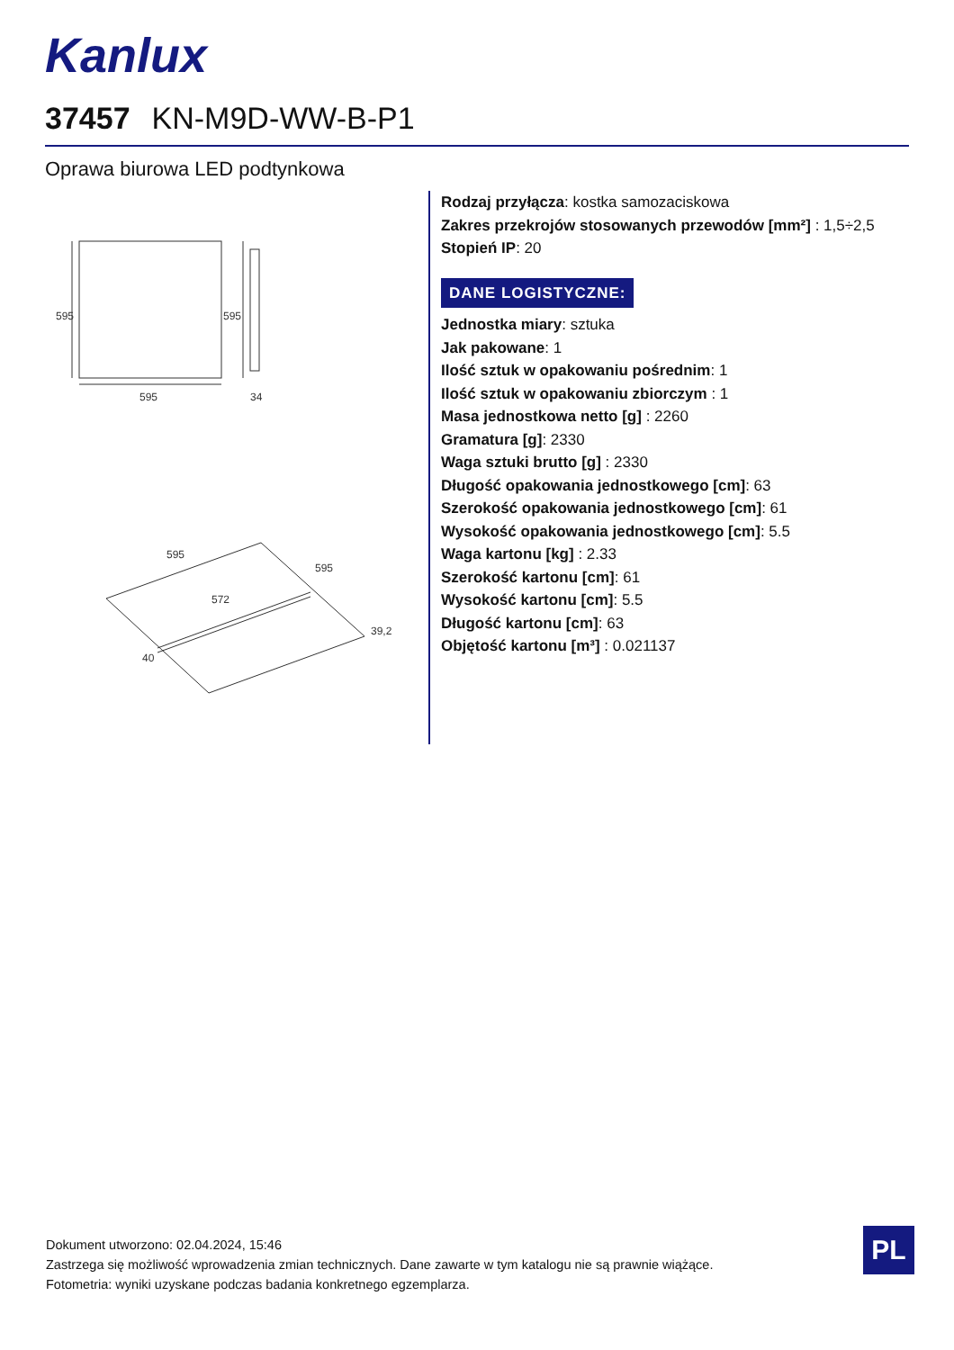Kanlux
37457 KN-M9D-WW-B-P1
Oprawa biurowa LED podtynkowa
595
595
595
34
595
595
572
40
39,2
Rodzaj przyłącza: kostka samozaciskowa
Zakres przekrojów stosowanych przewodów [mm²] : 1,5÷2,5
Stopień IP: 20
DANE LOGISTYCZNE:
Jednostka miary: sztuka
Jak pakowane: 1
Ilość sztuk w opakowaniu pośrednim: 1
Ilość sztuk w opakowaniu zbiorczym : 1
Masa jednostkowa netto [g] : 2260
Gramatura [g]: 2330
Waga sztuki brutto [g] : 2330
Długość opakowania jednostkowego [cm]: 63
Szerokość opakowania jednostkowego [cm]: 61
Wysokość opakowania jednostkowego [cm]: 5.5
Waga kartonu [kg] : 2.33
Szerokość kartonu [cm]: 61
Wysokość kartonu [cm]: 5.5
Długość kartonu [cm]: 63
Objętość kartonu [m³] : 0.021137
Dokument utworzono: 02.04.2024, 15:46
Zastrzega się możliwość wprowadzenia zmian technicznych. Dane zawarte w tym katalogu nie są prawnie wiążące.
Fotometria: wyniki uzyskane podczas badania konkretnego egzemplarza.
PL